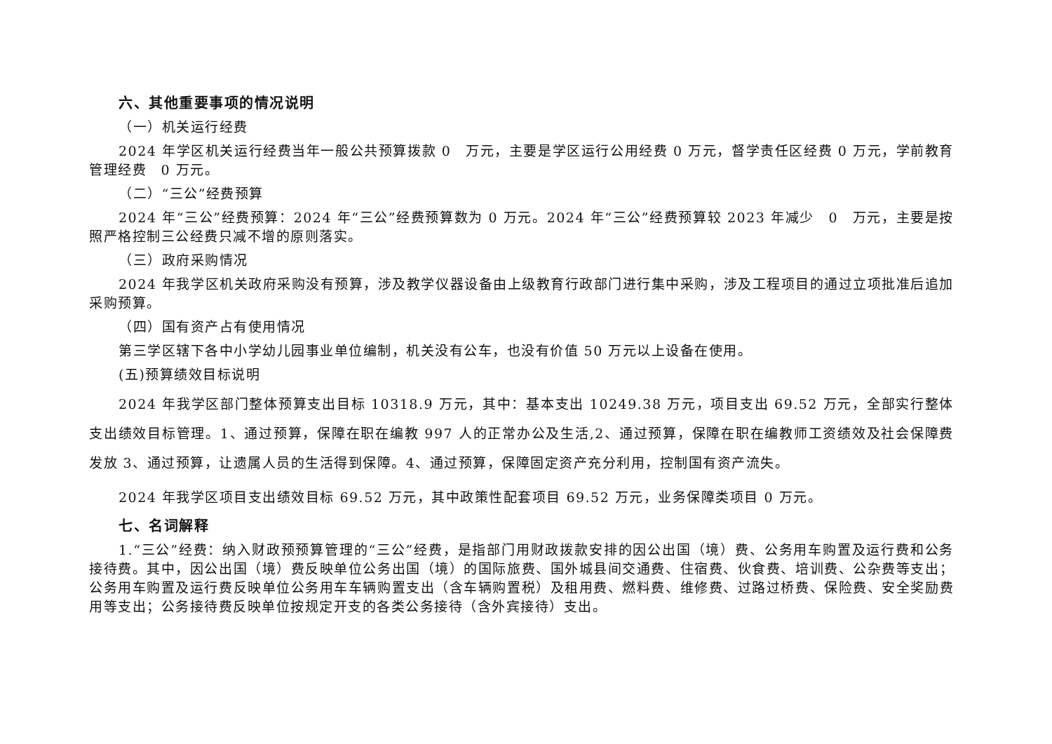六、其他重要事项的情况说明
（一）机关运行经费
2024 年学区机关运行经费当年一般公共预算拨款 0　万元，主要是学区运行公用经费 0 万元，督学责任区经费 0 万元，学前教育管理经费　0 万元。
（二）“三公”经费预算
2024 年“三公”经费预算：2024 年“三公”经费预算数为 0 万元。2024 年“三公”经费预算较 2023 年减少　0　万元，主要是按照严格控制三公经费只减不增的原则落实。
（三）政府采购情况
2024 年我学区机关政府采购没有预算，涉及教学仪器设备由上级教育行政部门进行集中采购，涉及工程项目的通过立项批准后追加采购预算。
（四）国有资产占有使用情况
第三学区辖下各中小学幼儿园事业单位编制，机关没有公车，也没有价值 50 万元以上设备在使用。
(五)预算绩效目标说明
2024 年我学区部门整体预算支出目标 10318.9 万元，其中：基本支出 10249.38 万元，项目支出 69.52 万元，全部实行整体支出绩效目标管理。1、通过预算，保障在职在编教 997 人的正常办公及生活,2、通过预算，保障在职在编教师工资绩效及社会保障费发放 3、通过预算，让遗属人员的生活得到保障。4、通过预算，保障固定资产充分利用，控制国有资产流失。
2024 年我学区项目支出绩效目标 69.52 万元，其中政策性配套项目 69.52 万元，业务保障类项目 0 万元。
七、名词解释
1.“三公”经费：纳入财政预预算管理的“三公”经费，是指部门用财政拨款安排的因公出国（境）费、公务用车购置及运行费和公务接待费。其中，因公出国（境）费反映单位公务出国（境）的国际旅费、国外城县间交通费、住宿费、伙食费、培训费、公杂费等支出；公务用车购置及运行费反映单位公务用车车辆购置支出（含车辆购置税）及租用费、燃料费、维修费、过路过桥费、保险费、安全奖励费用等支出；公务接待费反映单位按规定开支的各类公务接待（含外宾接待）支出。